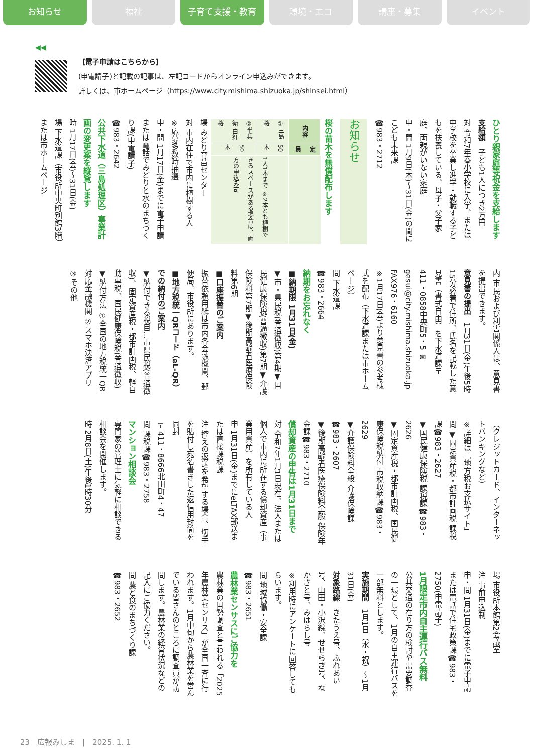お知らせ 福祉 子育て支援・教育 環境・エコ 講座・募集 イベント
◀◀
【電子申請はこちらから】
(申電請子)と記載の記事は、左記コードからオンライン申込みができます。
詳しくは、市ホームページ（https://www.city.mishima.shizuoka.jp/shinsei.html）
ひとり親家庭等祝金を支給します
支給額　子ども1人につき2万円
対 令和7年春小学校に入学、または中学校を卒業し進学・就職する子どもを扶養している、母子・父子家庭、両親がいない家庭
申・問 1月9日(木)～31日(金)の間にこども未来課
☎983・2712
お知らせ
桜の苗木を無償配布します
| 内容 | 定員 | |
| --- | --- | --- |
| ①三島桜 | 50本 | 1人1本まで ※2本とも植樹できるスペースがある場合は、両方の申込み可 |
| ②半兵衛 白紅桜 | 50本 | |
場 みどり育苗センター
対 市内在住で市内に植樹する人
※応募多数時抽選
申・問 1月17日(金)までに電子申請または電話でみどりと水のまちづくり課(申電請子)
☎983・2642
公共下水道（三島処理区）事業計画の変更案を縦覧します
時 1月17日(金)～31日(金)
場 下水道課（市役所中央町別館3階）または市ホームページ
内 市民および利害関係人は、意見書を提出できます。
意見書の提出　1月31日(金)午後5時15分必着で住所、氏名を記載した意見書（書式自由）を下水道課〒411・0858中央町5・5 ✉gesui@city.mishima.shizuoka.jp FAX976・6160
※1月17日(金)より意見書の参考様式を配布（下水道課または市ホームページ）
問 下水道課
☎983・2664
納期をお忘れなく
■納期限 1月31日(金)
▼市・県民税(普通徴収)第4期▼国民健康保険税(普通徴収)第7期▼介護保険料第7期▼後期高齢者医療保険料第6期
■口座振替のご案内
振替依頼用紙は市内各金融機関、郵便局、市役所にあります。
■地方税統一QRコード（eL-QR）での納付のご案内
▼納付できる税目…市県民税(普通徴収)、固定資産税・都市計画税、軽自動車税、国民健康保険税(普通徴収)
▼納付方法 ①全国の地方税統一QR対応金融機関 ②スマホ決済アプリ ③その他
（クレジットカード、インターネットバンキングなど）
※詳細は「地方税お支払サイト」
問 ▼固定資産税・都市計画税 課税課☎983・2627
▼国民健康保険税 課税課☎983・2626
▼固定資産税・都市計画税、国民健康保険税納付 市税収納課☎983・2629
▼介護保険料全般 介護保険課☎983・2607
▼後期高齢者医療保険料全般 保険年金課☎983・2710
償却資産の申告は1月31日まで
対 令和7年1月1日現在、法人または個人で市内に所在する償却資産（事業用資産）を所有している人
申 1月31日(金)までにeLTAX郵送または直接課税課
注 控えの返送を希望する場合、切手を貼付し宛名書きした返信用封筒を同封
〒411・8666北田町4・47
問 課税課☎983・2758
マンション相談会
専門家の管理士に気軽に相談できる相談会を開催します。
時 2月8日(土)午後1時30分
場 市役所本館第2会議室
注 事前申込制
申・問 1月31日(金)までに電子申請または電話で住宅政策課☎983・2750(申電請子)
1月限定市内自主運行バス無料
公共交通の在り方の検討や需要調査の一環として、1月の自主運行バスを一部無料とします。
実施期間　1月1日（水・祝）～1月31日(金)
対象路線　きたうえ号、ふれあい号、山田・小沢線、せせらぎ号、なかざと号、みはらし号
※利用時にアンケートに回答してもらいます。
問 地域協働・安全課
☎983・2651
農林業センサスにご協力を
農林業の国勢調査と言われる「2025年農林業センサス」が全国一斉に行われます。1月中旬から農林業を営んでいる皆さんのところに調査員が訪問します。農林業の経営状況などの記入にご協力ください。
問 農と食のまちづくり課
☎983・2652
23　広報みしま　|　2025. 1. 1